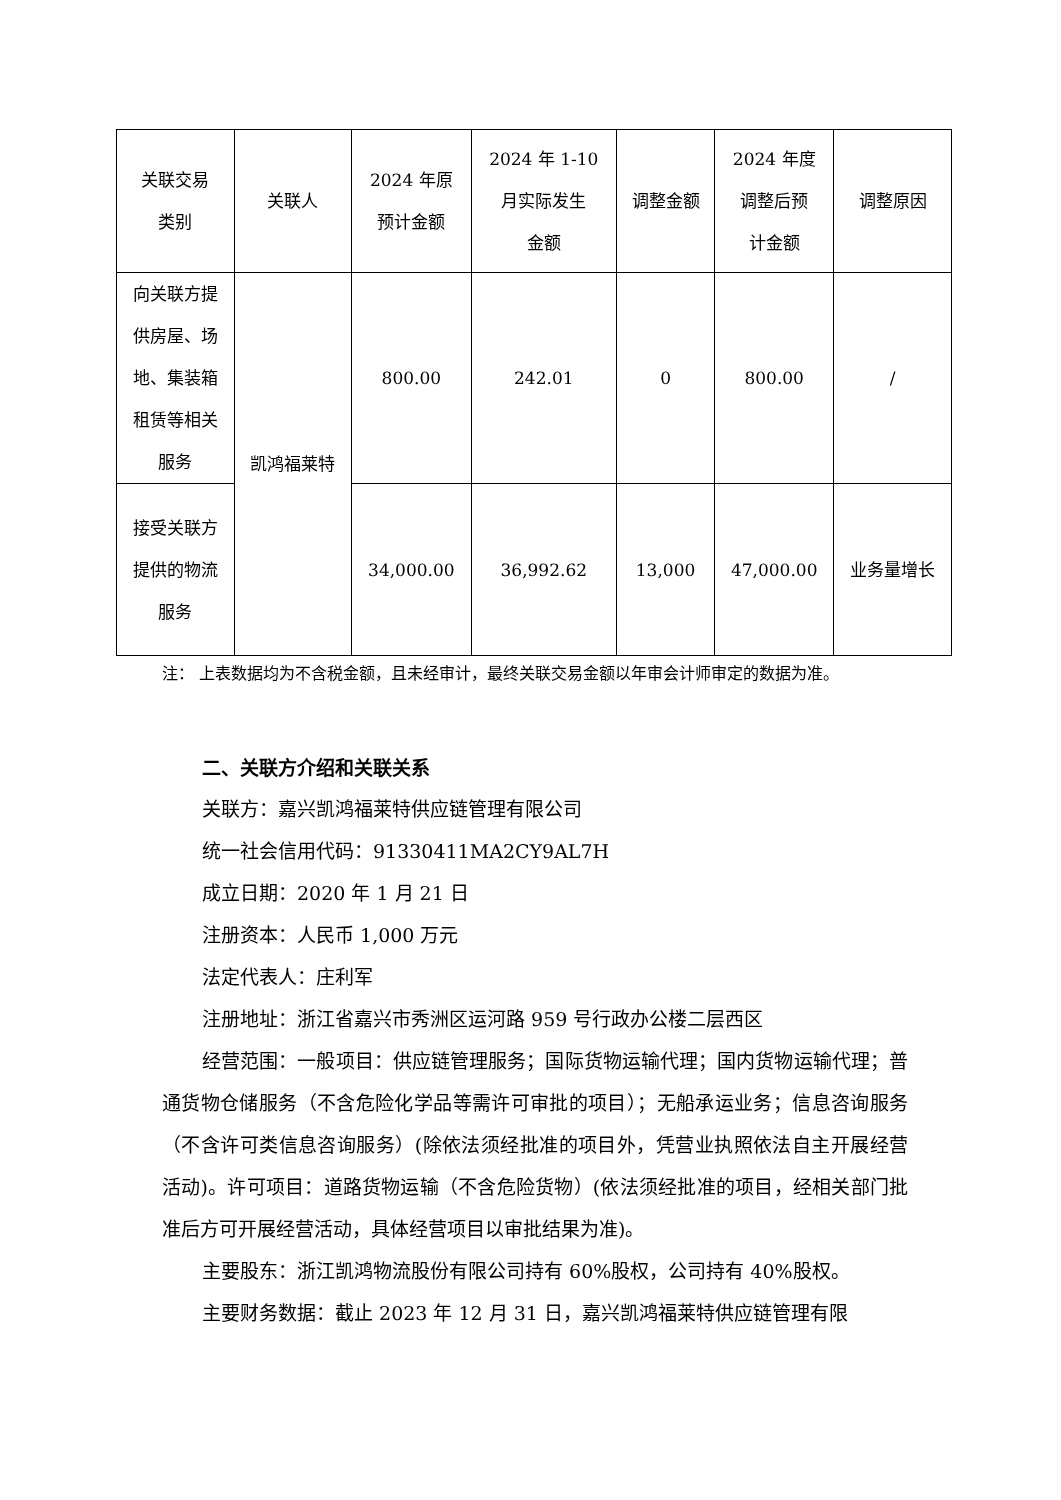| 关联交易 类别 | 关联人 | 2024 年原 预计金额 | 2024 年 1-10 月实际发生 金额 | 调整金额 | 2024 年度 调整后预 计金额 | 调整原因 |
| --- | --- | --- | --- | --- | --- | --- |
| 向关联方提 供房屋、场 地、集装箱 租赁等相关 服务 | 凯鸿福莱特 | 800.00 | 242.01 | 0 | 800.00 | / |
| 接受关联方 提供的物流 服务 | | 34,000.00 | 36,992.62 | 13,000 | 47,000.00 | 业务量增长 |
注： 上表数据均为不含税金额，且未经审计，最终关联交易金额以年审会计师审定的数据为准。
二、关联方介绍和关联关系
关联方：嘉兴凯鸿福莱特供应链管理有限公司
统一社会信用代码：91330411MA2CY9AL7H
成立日期：2020 年 1 月 21 日
注册资本：人民币 1,000 万元
法定代表人：庄利军
注册地址：浙江省嘉兴市秀洲区运河路 959 号行政办公楼二层西区
经营范围：一般项目：供应链管理服务；国际货物运输代理；国内货物运输代理；普通货物仓储服务（不含危险化学品等需许可审批的项目）；无船承运业务；信息咨询服务（不含许可类信息咨询服务）(除依法须经批准的项目外，凭营业执照依法自主开展经营活动)。许可项目：道路货物运输（不含危险货物）(依法须经批准的项目，经相关部门批准后方可开展经营活动，具体经营项目以审批结果为准)。
主要股东：浙江凯鸿物流股份有限公司持有 60%股权，公司持有 40%股权。
主要财务数据：截止 2023 年 12 月 31 日，嘉兴凯鸿福莱特供应链管理有限